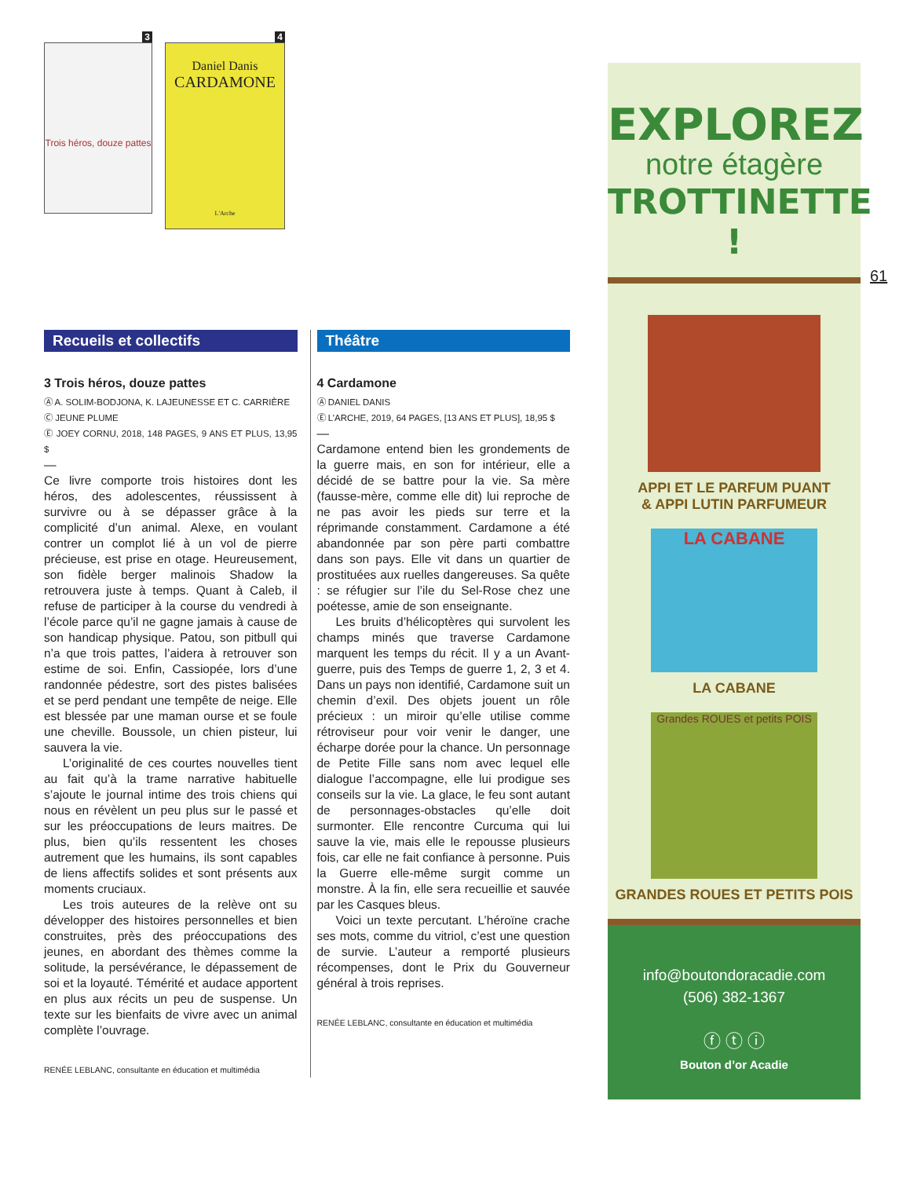3
Trois héros, douze pattes
4
Daniel Danis
CARDAMONE
L'Arche
Recueils et collectifs
3 Trois héros, douze pattes
Ⓐ A. SOLIM-BODJONA, K. LAJEUNESSE ET C. CARRIÈRE
Ⓒ JEUNE PLUME
Ⓔ JOEY CORNU, 2018, 148 PAGES, 9 ANS ET PLUS, 13,95 $
—
Ce livre comporte trois histoires dont les héros, des adolescentes, réussissent à survivre ou à se dépasser grâce à la complicité d’un animal. Alexe, en voulant contrer un complot lié à un vol de pierre précieuse, est prise en otage. Heureusement, son fidèle berger malinois Shadow la retrouvera juste à temps. Quant à Caleb, il refuse de participer à la course du vendredi à l’école parce qu’il ne gagne jamais à cause de son handicap physique. Patou, son pitbull qui n’a que trois pattes, l’aidera à retrouver son estime de soi. Enfin, Cassiopée, lors d’une randonnée pédestre, sort des pistes balisées et se perd pendant une tempête de neige. Elle est blessée par une maman ourse et se foule une cheville. Boussole, un chien pisteur, lui sauvera la vie.
L’originalité de ces courtes nouvelles tient au fait qu’à la trame narrative habituelle s’ajoute le journal intime des trois chiens qui nous en révèlent un peu plus sur le passé et sur les préoccupations de leurs maitres. De plus, bien qu’ils ressentent les choses autrement que les humains, ils sont capables de liens affectifs solides et sont présents aux moments cruciaux.
Les trois auteures de la relève ont su développer des histoires personnelles et bien construites, près des préoccupations des jeunes, en abordant des thèmes comme la solitude, la persévérance, le dépassement de soi et la loyauté. Témérité et audace apportent en plus aux récits un peu de suspense. Un texte sur les bienfaits de vivre avec un animal complète l’ouvrage.
RENÉE LEBLANC, consultante en éducation et multimédia
Théâtre
4 Cardamone
Ⓐ DANIEL DANIS
Ⓔ L’ARCHE, 2019, 64 PAGES, [13 ANS ET PLUS], 18,95 $
—
Cardamone entend bien les grondements de la guerre mais, en son for intérieur, elle a décidé de se battre pour la vie. Sa mère (fausse-mère, comme elle dit) lui reproche de ne pas avoir les pieds sur terre et la réprimande constamment. Cardamone a été abandonnée par son père parti combattre dans son pays. Elle vit dans un quartier de prostituées aux ruelles dangereuses. Sa quête : se réfugier sur l’ile du Sel-Rose chez une poétesse, amie de son enseignante.
Les bruits d’hélicoptères qui survolent les champs minés que traverse Cardamone marquent les temps du récit. Il y a un Avant-guerre, puis des Temps de guerre 1, 2, 3 et 4. Dans un pays non identifié, Cardamone suit un chemin d’exil. Des objets jouent un rôle précieux : un miroir qu’elle utilise comme rétroviseur pour voir venir le danger, une écharpe dorée pour la chance. Un personnage de Petite Fille sans nom avec lequel elle dialogue l’accompagne, elle lui prodigue ses conseils sur la vie. La glace, le feu sont autant de personnages-obstacles qu’elle doit surmonter. Elle rencontre Curcuma qui lui sauve la vie, mais elle le repousse plusieurs fois, car elle ne fait confiance à personne. Puis la Guerre elle-même surgit comme un monstre. À la fin, elle sera recueillie et sauvée par les Casques bleus.
Voici un texte percutant. L’héroïne crache ses mots, comme du vitriol, c’est une question de survie. L’auteur a remporté plusieurs récompenses, dont le Prix du Gouverneur général à trois reprises.
RENÉE LEBLANC, consultante en éducation et multimédia
EXPLOREZ
notre étagère
TROTTINETTE !
APPI ET LE PARFUM PUANT
& APPI LUTIN PARFUMEUR
LA CABANE
LA CABANE
Grandes ROUES et petits POIS
GRANDES ROUES ET PETITS POIS
info@boutondoracadie.com
(506) 382-1367
ⓕ ⓣ ⓘ
Bouton d’or Acadie
61